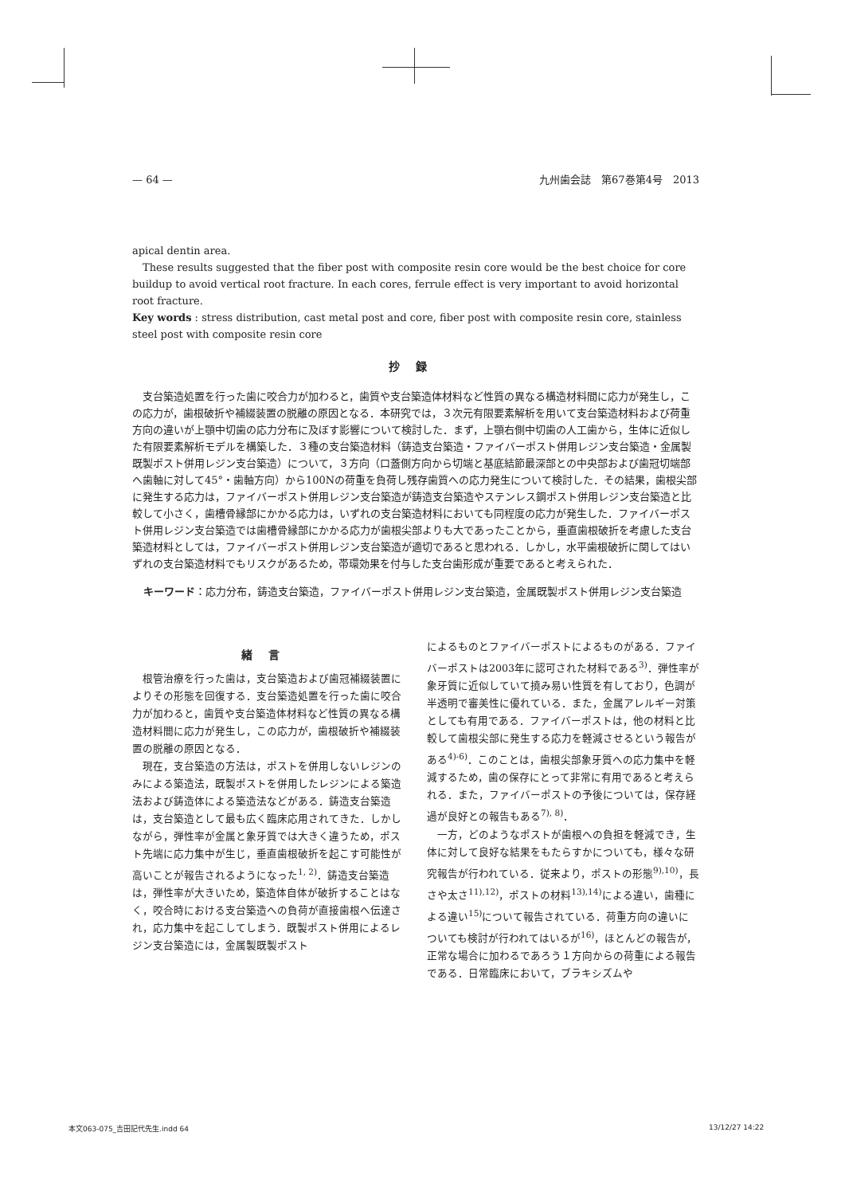— 64 — 九州歯会誌　第67巻第4号　2013
apical dentin area.
These results suggested that the fiber post with composite resin core would be the best choice for core buildup to avoid vertical root fracture. In each cores, ferrule effect is very important to avoid horizontal root fracture.
Key words : stress distribution, cast metal post and core, fiber post with composite resin core, stainless steel post with composite resin core
抄録
支台築造処置を行った歯に咬合力が加わると，歯質や支台築造体材料など性質の異なる構造材料間に応力が発生し，この応力が，歯根破折や補綴装置の脱離の原因となる．本研究では，３次元有限要素解析を用いて支台築造材料および荷重方向の違いが上顎中切歯の応力分布に及ぼす影響について検討した．まず，上顎右側中切歯の人工歯から，生体に近似した有限要素解析モデルを構築した．３種の支台築造材料（鋳造支台築造・ファイバーポスト併用レジン支台築造・金属製既製ポスト併用レジン支台築造）について，３方向（口蓋側方向から切端と基底結節最深部との中央部および歯冠切端部へ歯軸に対して45°・歯軸方向）から100Nの荷重を負荷し残存歯質への応力発生について検討した．その結果，歯根尖部に発生する応力は，ファイバーポスト併用レジン支台築造が鋳造支台築造やステンレス鋼ポスト併用レジン支台築造と比較して小さく，歯槽骨縁部にかかる応力は，いずれの支台築造材料においても同程度の応力が発生した．ファイバーポスト併用レジン支台築造では歯槽骨縁部にかかる応力が歯根尖部よりも大であったことから，垂直歯根破折を考慮した支台築造材料としては，ファイバーポスト併用レジン支台築造が適切であると思われる．しかし，水平歯根破折に関してはいずれの支台築造材料でもリスクがあるため，帯環効果を付与した支台歯形成が重要であると考えられた．
キーワード：応力分布，鋳造支台築造，ファイバーポスト併用レジン支台築造，金属既製ポスト併用レジン支台築造
緒言
根管治療を行った歯は，支台築造および歯冠補綴装置によりその形態を回復する．支台築造処置を行った歯に咬合力が加わると，歯質や支台築造体材料など性質の異なる構造材料間に応力が発生し，この応力が，歯根破折や補綴装置の脱離の原因となる．
現在，支台築造の方法は，ポストを併用しないレジンのみによる築造法，既製ポストを併用したレジンによる築造法および鋳造体による築造法などがある．鋳造支台築造は，支台築造として最も広く臨床応用されてきた．しかしながら，弾性率が金属と象牙質では大きく違うため，ポスト先端に応力集中が生じ，垂直歯根破折を起こす可能性が高いことが報告されるようになった<sup>1, 2)</sup>．鋳造支台築造は，弾性率が大きいため，築造体自体が破折することはなく，咬合時における支台築造への負荷が直接歯根へ伝達され，応力集中を起こしてしまう．既製ポスト併用によるレジン支台築造には，金属製既製ポスト
によるものとファイバーポストによるものがある．ファイバーポストは2003年に認可された材料である<sup>3)</sup>．弾性率が象牙質に近似していて撓み易い性質を有しており，色調が半透明で審美性に優れている．また，金属アレルギー対策としても有用である．ファイバーポストは，他の材料と比較して歯根尖部に発生する応力を軽減させるという報告がある<sup>4)-6)</sup>．このことは，歯根尖部象牙質への応力集中を軽減するため，歯の保存にとって非常に有用であると考えられる．また，ファイバーポストの予後については，保存経過が良好との報告もある<sup>7), 8)</sup>．
一方，どのようなポストが歯根への負担を軽減でき，生体に対して良好な結果をもたらすかについても，様々な研究報告が行われている．従来より，ポストの形態<sup>9),10)</sup>，長さや太さ<sup>11),12)</sup>，ポストの材料<sup>13),14)</sup>による違い，歯種による違い<sup>15)</sup>について報告されている．荷重方向の違いについても検討が行われてはいるが<sup>16)</sup>，ほとんどの報告が，正常な場合に加わるであろう１方向からの荷重による報告である．日常臨床において，ブラキシズムや
本文063-075_吉田記代先生.indd 64 13/12/27 14:22